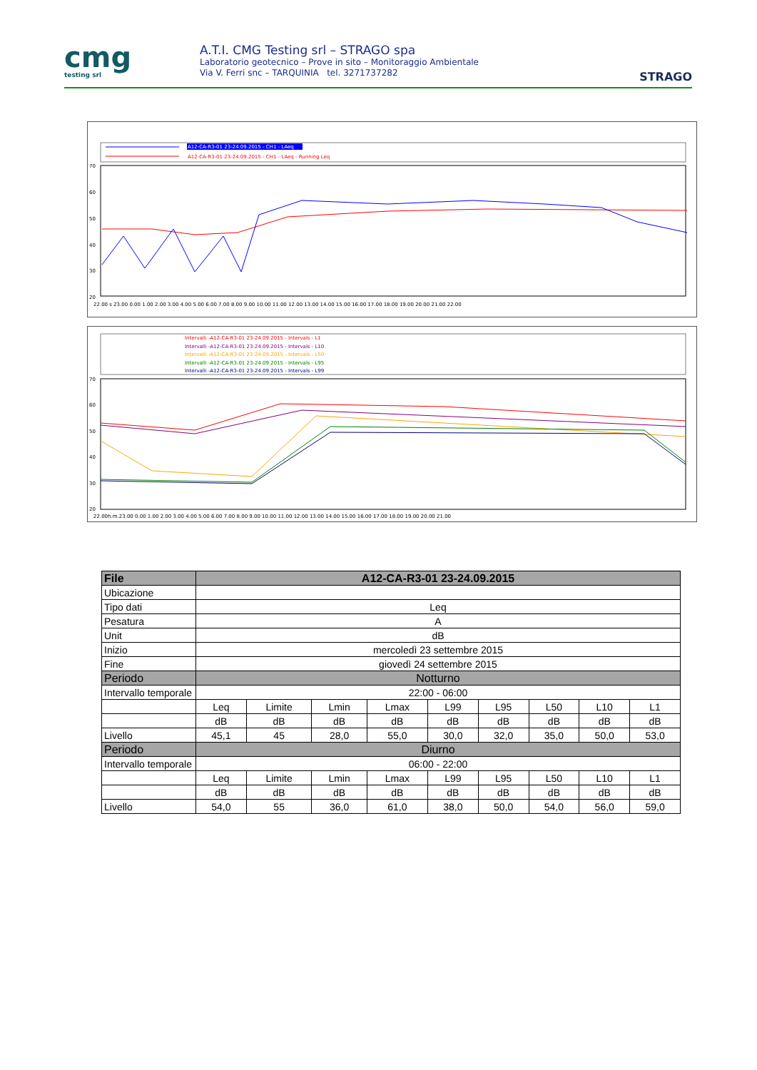cmg
testing srl
A.T.I. CMG Testing srl – STRAGO spa
Laboratorio geotecnico – Prove in sito – Monitoraggio Ambientale
Via V. Ferri snc – TARQUINIA tel. 3271737282
STRAGO
A12-CA-R3-01 23-24.09.2015 - CH1 - LAeq
A12-CA-R3-01 23-24.09.2015 - CH1 - LAeq
A12-CA-R3-01 23-24.09.2015 - CH1 - LAeq - Running Leq
70
60
50
40
30
20
22.00 s 23.00 0.00 1.00 2.00 3.00 4.00 5.00 6.00 7.00 8.00 9.00 10.00 11.00 12.00 13.00 14.00 15.00 16.00 17.00 18.00 19.00 20.00 21.00 22.00
Intervalli -A12-CA-R3-01 23-24.09.2015 - Intervals - L1
Intervalli -A12-CA-R3-01 23-24.09.2015 - Intervals - L10
Intervalli -A12-CA-R3-01 23-24.09.2015 - Intervals - L50
Intervalli -A12-CA-R3-01 23-24.09.2015 - Intervals - L95
Intervalli -A12-CA-R3-01 23-24.09.2015 - Intervals - L99
70
60
50
40
30
20
22.00h.m.23.00 0.00 1.00 2.00 3.00 4.00 5.00 6.00 7.00 8.00 9.00 10.00 11.00 12.00 13.00 14.00 15.00 16.00 17.00 18.00 19.00 20.00 21.00
| File | A12-CA-R3-01 23-24.09.2015 | | | | | | | | |
| --- | --- | --- | --- | --- | --- | --- | --- | --- | --- |
| Ubicazione | | | | | | | | | |
| Tipo dati | Leq | | | | | | | | |
| Pesatura | A | | | | | | | | |
| Unit | dB | | | | | | | | |
| Inizio | mercoledì 23 settembre 2015 | | | | | | | | |
| Fine | giovedì 24 settembre 2015 | | | | | | | | |
| Periodo | Notturno | | | | | | | | |
| Intervallo temporale | 22:00 - 06:00 | | | | | | | | |
| | Leq | Limite | Lmin | Lmax | L99 | L95 | L50 | L10 | L1 |
| | dB | dB | dB | dB | dB | dB | dB | dB | dB |
| Livello | 45,1 | 45 | 28,0 | 55,0 | 30,0 | 32,0 | 35,0 | 50,0 | 53,0 |
| Periodo | Diurno | | | | | | | | |
| Intervallo temporale | 06:00 - 22:00 | | | | | | | | |
| | Leq | Limite | Lmin | Lmax | L99 | L95 | L50 | L10 | L1 |
| | dB | dB | dB | dB | dB | dB | dB | dB | dB |
| Livello | 54,0 | 55 | 36,0 | 61,0 | 38,0 | 50,0 | 54,0 | 56,0 | 59,0 |